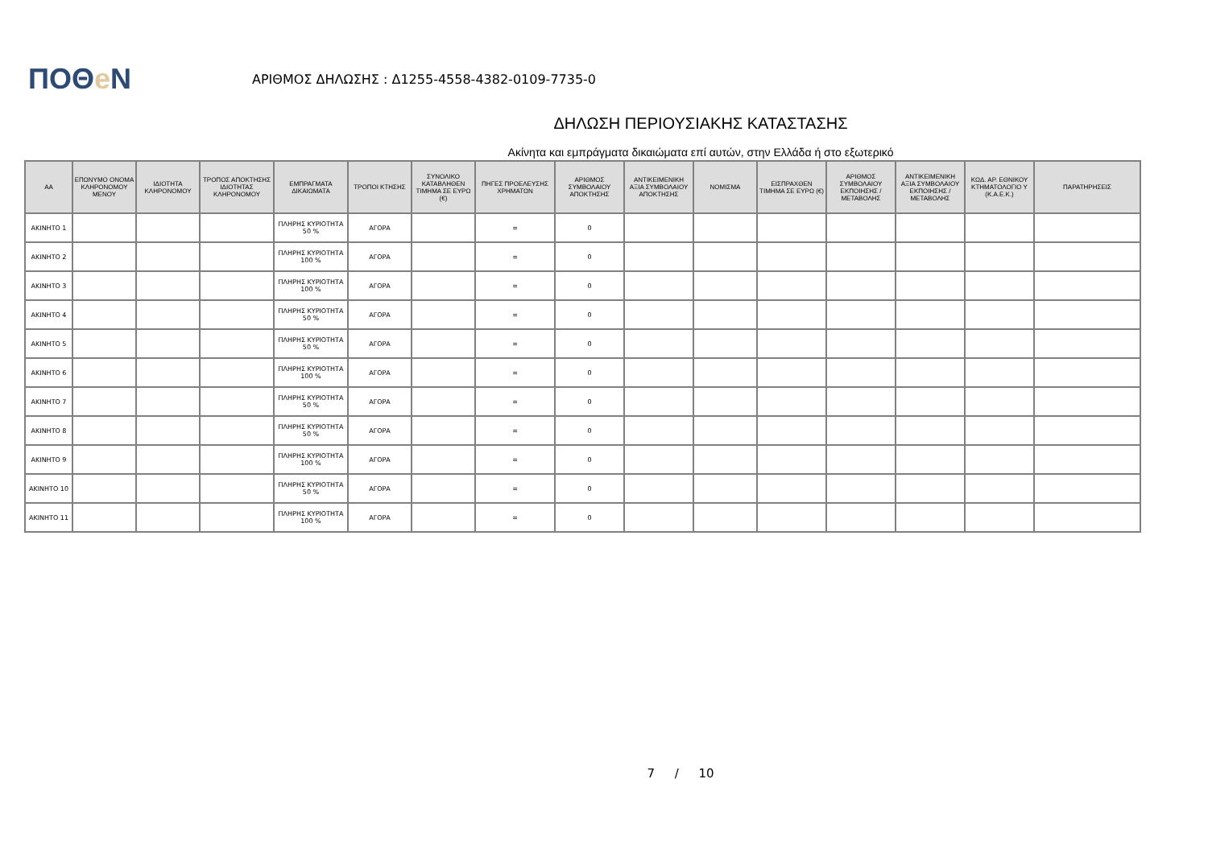ΠΟΘe Ν
ΑΡΙΘΜΟΣ ΔΗΛΩΣΗΣ : Δ1255-4558-4382-0109-7735-0
ΔΗΛΩΣΗ ΠΕΡΙΟΥΣΙΑΚΗΣ ΚΑΤΑΣΤΑΣΗΣ
Ακίνητα και εμπράγματα δικαιώματα επί αυτών, στην Ελλάδα ή στο εξωτερικό
| ΑΑ | ΕΠΩΝΥΜΟ ΟΝΟΜΑ ΚΛΗΡΟΝΟΜΟΥ ΜΕΝΟΥ | ΙΔΙΟΤΗΤΑ ΚΛΗΡΟΝΟΜΟΥ | ΤΡΟΠΟΣ ΑΠΟΚΤΗΣΗΣ ΙΔΙΟΤΗΤΑΣ ΚΛΗΡΟΝΟΜΟΥ | ΕΜΠΡΑΓΜΑΤΑ ΔΙΚΑΙΩΜΑΤΑ | ΤΡΟΠΟΙ ΚΤΗΣΗΣ | ΣΥΝΟΛΙΚΟ ΚΑΤΑΒΛΗΘΕΝ ΤΙΜΗΜΑ ΣΕ ΕΥΡΩ (€) | ΠΗΓΕΣ ΠΡΟΕΛΕΥΣΗΣ ΧΡΗΜΑΤΩΝ | ΑΡΙΘΜΟΣ ΣΥΜΒΟΛΑΙΟΥ ΑΠΟΚΤΗΣΗΣ | ΑΝΤΙΚΕΙΜΕΝΙΚΗ ΑΞΙΑ ΣΥΜΒΟΛΑΙΟΥ ΑΠΟΚΤΗΣΗΣ | ΝΟΜΙΣΜΑ | ΕΙΣΠΡΑΧΘΕΝ ΤΙΜΗΜΑ ΣΕ ΕΥΡΩ (€) | ΑΡΙΘΜΟΣ ΣΥΜΒΟΛΑΙΟΥ ΕΚΠΟΙΗΣΗΣ /ΜΕΤΑΒΟΛΗΣ | ΑΝΤΙΚΕΙΜΕΝΙΚΗ ΑΞΙΑ ΣΥΜΒΟΛΑΙΟΥ ΕΚΠΟΙΗΣΗΣ / ΜΕΤΑΒΟΛΗΣ | ΚΩΔ. ΑΡ. ΕΘΝΙΚΟΥ ΚΤΗΜΑΤΟΛΟΓΙΟ Υ (Κ.Α.Ε.Κ.) | ΠΑΡΑΤΗΡΗΣΕΙΣ |
| --- | --- | --- | --- | --- | --- | --- | --- | --- | --- | --- | --- | --- | --- | --- | --- |
| ΑΚΙΝΗΤΟ 1 | | | | ΠΛΗΡΗΣ ΚΥΡΙΟΤΗΤΑ 50 % | ΑΓΟΡΑ | | = | 0 | | | | | | | |
| ΑΚΙΝΗΤΟ 2 | | | | ΠΛΗΡΗΣ ΚΥΡΙΟΤΗΤΑ 100 % | ΑΓΟΡΑ | | = | 0 | | | | | | | |
| ΑΚΙΝΗΤΟ 3 | | | | ΠΛΗΡΗΣ ΚΥΡΙΟΤΗΤΑ 100 % | ΑΓΟΡΑ | | = | 0 | | | | | | | |
| ΑΚΙΝΗΤΟ 4 | | | | ΠΛΗΡΗΣ ΚΥΡΙΟΤΗΤΑ 50 % | ΑΓΟΡΑ | | = | 0 | | | | | | | |
| ΑΚΙΝΗΤΟ 5 | | | | ΠΛΗΡΗΣ ΚΥΡΙΟΤΗΤΑ 50 % | ΑΓΟΡΑ | | = | 0 | | | | | | | |
| ΑΚΙΝΗΤΟ 6 | | | | ΠΛΗΡΗΣ ΚΥΡΙΟΤΗΤΑ 100 % | ΑΓΟΡΑ | | = | 0 | | | | | | | |
| ΑΚΙΝΗΤΟ 7 | | | | ΠΛΗΡΗΣ ΚΥΡΙΟΤΗΤΑ 50 % | ΑΓΟΡΑ | | = | 0 | | | | | | | |
| ΑΚΙΝΗΤΟ 8 | | | | ΠΛΗΡΗΣ ΚΥΡΙΟΤΗΤΑ 50 % | ΑΓΟΡΑ | | = | 0 | | | | | | | |
| ΑΚΙΝΗΤΟ 9 | | | | ΠΛΗΡΗΣ ΚΥΡΙΟΤΗΤΑ 100 % | ΑΓΟΡΑ | | = | 0 | | | | | | | |
| ΑΚΙΝΗΤΟ 10 | | | | ΠΛΗΡΗΣ ΚΥΡΙΟΤΗΤΑ 50 % | ΑΓΟΡΑ | | = | 0 | | | | | | | |
| ΑΚΙΝΗΤΟ 11 | | | | ΠΛΗΡΗΣ ΚΥΡΙΟΤΗΤΑ 100 % | ΑΓΟΡΑ | | = | 0 | | | | | | | |
7 / 10